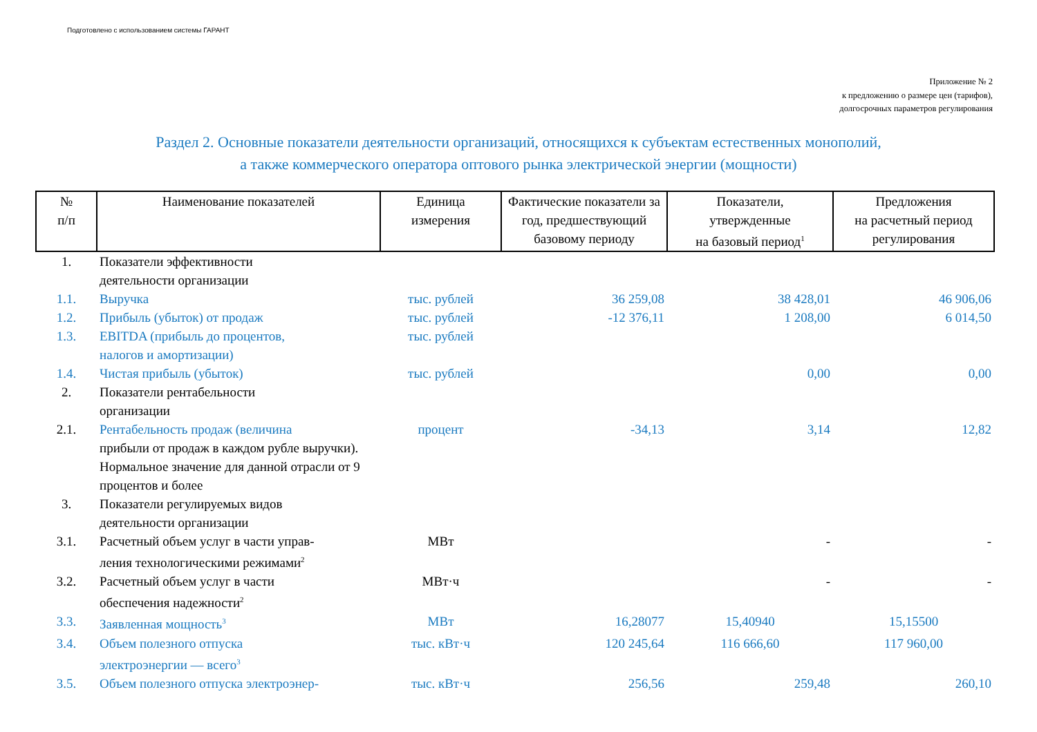Подготовлено с использованием системы ГАРАНТ
Приложение № 2
к предложению о размере цен (тарифов),
долгосрочных параметров регулирования
Раздел 2. Основные показатели деятельности организаций, относящихся к субъектам естественных монополий,
а также коммерческого оператора оптового рынка электрической энергии (мощности)
| № п/п | Наименование показателей | Единица измерения | Фактические показатели за год, предшествующий базовому периоду | Показатели, утвержденные на базовый период<sup>1</sup> | Предложения на расчетный период регулирования |
| --- | --- | --- | --- | --- | --- |
| 1. | Показатели эффективности деятельности организации | | | | |
| 1.1. | Выручка | тыс. рублей | 36 259,08 | 38 428,01 | 46 906,06 |
| 1.2. | Прибыль (убыток) от продаж | тыс. рублей | -12 376,11 | 1 208,00 | 6 014,50 |
| 1.3. | EBITDA (прибыль до процентов, налогов и амортизации) | тыс. рублей | | | |
| 1.4. | Чистая прибыль (убыток) | тыс. рублей | | 0,00 | 0,00 |
| 2. | Показатели рентабельности организации | | | | |
| 2.1. | Рентабельность продаж (величина прибыли от продаж в каждом рубле выручки). Нормальное значение для данной отрасли от 9 процентов и более | процент | -34,13 | 3,14 | 12,82 |
| 3. | Показатели регулируемых видов деятельности организации | | | | |
| 3.1. | Расчетный объем услуг в части управ- ления технологическими режимами<sup>2</sup> | МВт | | - | - |
| 3.2. | Расчетный объем услуг в части обеспечения надежности<sup>2</sup> | МВт·ч | | - | - |
| 3.3. | Заявленная мощность<sup>3</sup> | МВт | 16,28077 | 15,40940 | 15,15500 |
| 3.4. | Объем полезного отпуска электроэнергии — всего<sup>3</sup> | тыс. кВт·ч | 120 245,64 | 116 666,60 | 117 960,00 |
| 3.5. | Объем полезного отпуска электроэнер- | тыс. кВт·ч | 256,56 | 259,48 | 260,10 |